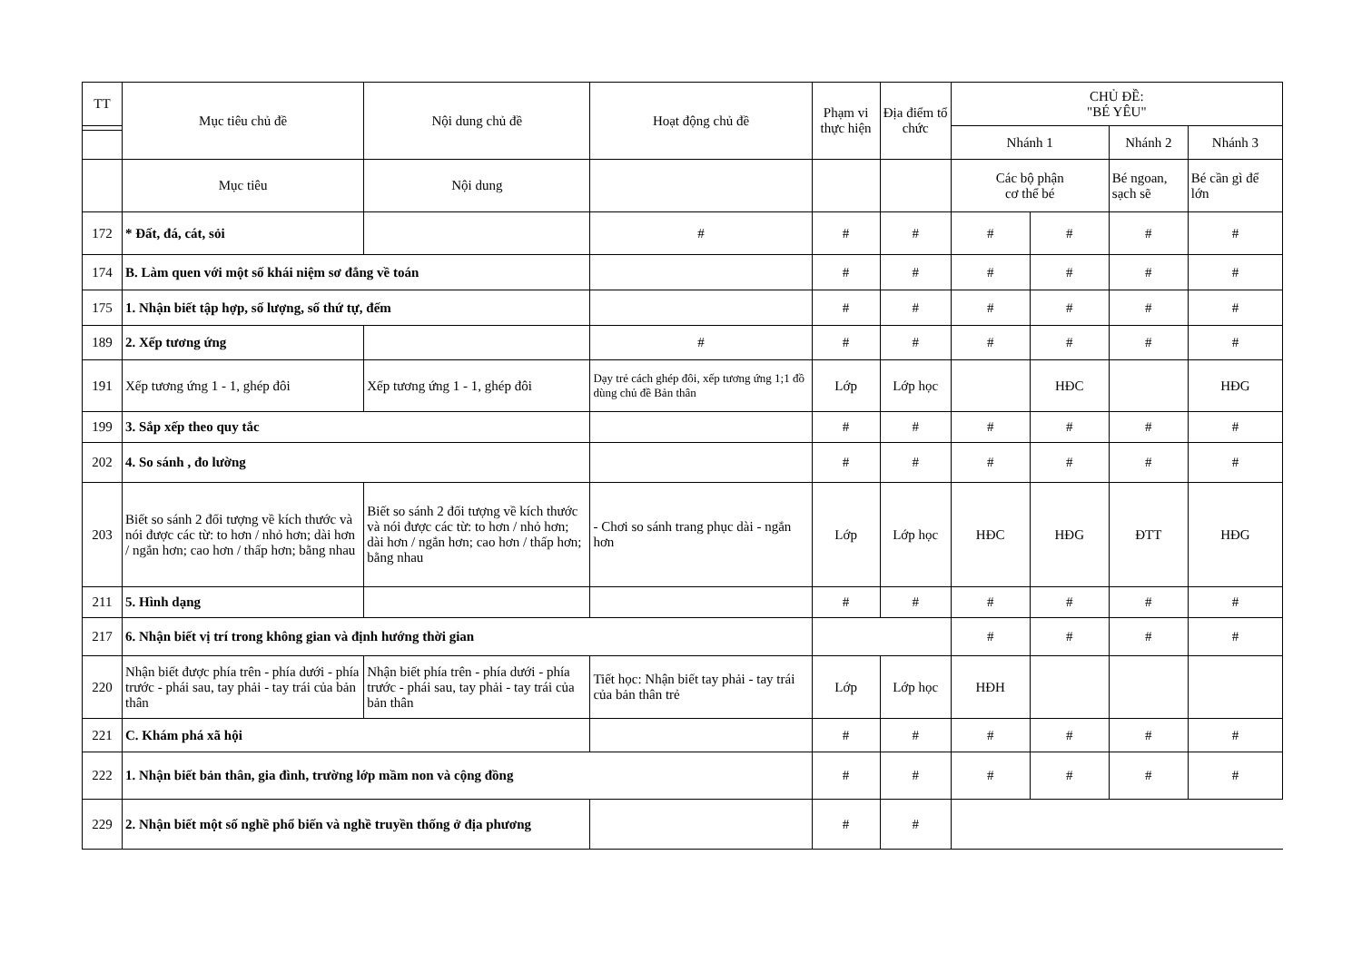| TT | Mục tiêu chủ đề | Nội dung chủ đề | Hoạt động chủ đề | Phạm vi thực hiện | Địa điểm tổ chức | CHỦ ĐỀ: "BÉ YÊU" | | | |
| --- | --- | --- | --- | --- | --- | --- | --- | --- | --- |
| | | | | | | Nhánh 1 | | Nhánh 2 | Nhánh 3 |
| | Mục tiêu | Nội dung | | | | Các bộ phận cơ thể bé | | Bé ngoan, sạch sẽ | Bé cần gì để lớn |
| 172 | * Đất, đá, cát, sỏi | | # | # | # | # | # | # | # |
| 174 | B. Làm quen với một số khái niệm sơ đẳng về toán | | | # | # | # | # | # | # |
| 175 | 1. Nhận biết tập hợp, số lượng, số thứ tự, đếm | | | # | # | # | # | # | # |
| 189 | 2. Xếp tương ứng | | # | # | # | # | # | # | # |
| 191 | Xếp tương ứng 1 - 1, ghép đôi | Xếp tương ứng 1 - 1, ghép đôi | Dạy trẻ cách ghép đôi, xếp tương ứng 1;1 đồ dùng chủ đề Bản thân | Lớp | Lớp học | | HĐC | | HĐG |
| 199 | 3. Sắp xếp theo quy tắc | | | # | # | # | # | # | # |
| 202 | 4. So sánh , đo lường | | | # | # | # | # | # | # |
| 203 | Biết so sánh 2 đối tượng về kích thước và nói được các từ: to hơn / nhỏ hơn; dài hơn / ngắn hơn; cao hơn / thấp hơn; bằng nhau | Biết so sánh 2 đối tượng về kích thước và nói được các từ: to hơn / nhỏ hơn; dài hơn / ngắn hơn; cao hơn / thấp hơn; bằng nhau | - Chơi so sánh trang phục dài - ngắn hơn | Lớp | Lớp học | HĐC | HĐG | ĐTT | HĐG |
| 211 | 5. Hình dạng | | | # | # | # | # | # | # |
| 217 | 6. Nhận biết vị trí trong không gian và định hướng thời gian | | | | | # | # | # | # |
| 220 | Nhận biết được phía trên - phía dưới - phía trước - phái sau, tay phải - tay trái của bản thân | Nhận biết phía trên - phía dưới - phía trước - phái sau, tay phải - tay trái của bản thân | Tiết học: Nhận biết tay phải - tay trái của bản thân trẻ | Lớp | Lớp học | HĐH | | | |
| 221 | C. Khám phá xã hội | | | # | # | # | # | # | # |
| 222 | 1. Nhận biết bản thân, gia đình, trường lớp mầm non và cộng đồng | | | # | # | # | # | # | # |
| 229 | 2. Nhận biết một số nghề phổ biến và nghề truyền thống ở địa phương | | | # | # | | | | |